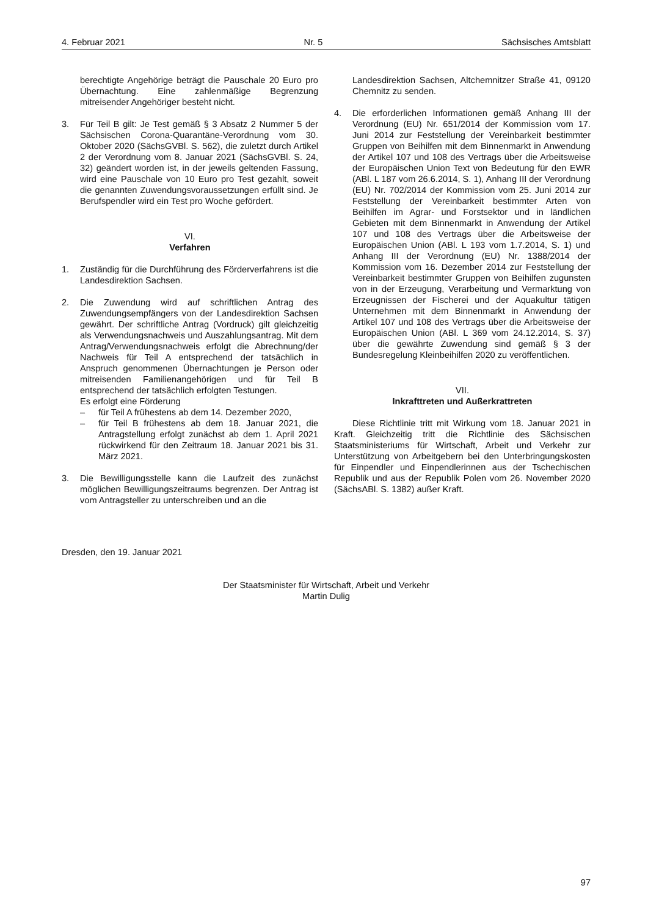4. Februar 2021 Nr. 5 Sächsisches Amtsblatt
berechtigte Angehörige beträgt die Pauschale 20 Euro pro Übernachtung. Eine zahlenmäßige Begrenzung mitreisender Angehöriger besteht nicht.
3. Für Teil B gilt: Je Test gemäß § 3 Absatz 2 Nummer 5 der Sächsischen Corona-Quarantäne-Verordnung vom 30. Oktober 2020 (SächsGVBl. S. 562), die zuletzt durch Artikel 2 der Verordnung vom 8. Januar 2021 (SächsGVBl. S. 24, 32) geändert worden ist, in der jeweils geltenden Fassung, wird eine Pauschale von 10 Euro pro Test gezahlt, soweit die genannten Zuwendungsvoraussetzungen erfüllt sind. Je Berufspendler wird ein Test pro Woche gefördert.
VI.
Verfahren
1. Zuständig für die Durchführung des Förderverfahrens ist die Landesdirektion Sachsen.
2. Die Zuwendung wird auf schriftlichen Antrag des Zuwendungsempfängers von der Landesdirektion Sachsen gewährt. Der schriftliche Antrag (Vordruck) gilt gleichzeitig als Verwendungsnachweis und Auszahlungsantrag. Mit dem Antrag/Verwendungsnachweis erfolgt die Abrechnung/der Nachweis für Teil A entsprechend der tatsächlich in Anspruch genommenen Übernachtungen je Person oder mitreisenden Familienangehörigen und für Teil B entsprechend der tatsächlich erfolgten Testungen.
Es erfolgt eine Förderung
– für Teil A frühestens ab dem 14. Dezember 2020,
– für Teil B frühestens ab dem 18. Januar 2021, die Antragstellung erfolgt zunächst ab dem 1. April 2021 rückwirkend für den Zeitraum 18. Januar 2021 bis 31. März 2021.
3. Die Bewilligungsstelle kann die Laufzeit des zunächst möglichen Bewilligungszeitraums begrenzen. Der Antrag ist vom Antragsteller zu unterschreiben und an die
Landesdirektion Sachsen, Altchemnitzer Straße 41, 09120 Chemnitz zu senden.
4. Die erforderlichen Informationen gemäß Anhang III der Verordnung (EU) Nr. 651/2014 der Kommission vom 17. Juni 2014 zur Feststellung der Vereinbarkeit bestimmter Gruppen von Beihilfen mit dem Binnenmarkt in Anwendung der Artikel 107 und 108 des Vertrags über die Arbeitsweise der Europäischen Union Text von Bedeutung für den EWR (ABl. L 187 vom 26.6.2014, S. 1), Anhang III der Verordnung (EU) Nr. 702/2014 der Kommission vom 25. Juni 2014 zur Feststellung der Vereinbarkeit bestimmter Arten von Beihilfen im Agrar- und Forstsektor und in ländlichen Gebieten mit dem Binnenmarkt in Anwendung der Artikel 107 und 108 des Vertrags über die Arbeitsweise der Europäischen Union (ABl. L 193 vom 1.7.2014, S. 1) und Anhang III der Verordnung (EU) Nr. 1388/2014 der Kommission vom 16. Dezember 2014 zur Feststellung der Vereinbarkeit bestimmter Gruppen von Beihilfen zugunsten von in der Erzeugung, Verarbeitung und Vermarktung von Erzeugnissen der Fischerei und der Aquakultur tätigen Unternehmen mit dem Binnenmarkt in Anwendung der Artikel 107 und 108 des Vertrags über die Arbeitsweise der Europäischen Union (ABl. L 369 vom 24.12.2014, S. 37) über die gewährte Zuwendung sind gemäß § 3 der Bundesregelung Kleinbeihilfen 2020 zu veröffentlichen.
VII.
Inkrafttreten und Außerkrattreten
Diese Richtlinie tritt mit Wirkung vom 18. Januar 2021 in Kraft. Gleichzeitig tritt die Richtlinie des Sächsischen Staatsministeriums für Wirtschaft, Arbeit und Verkehr zur Unterstützung von Arbeitgebern bei den Unterbringungskosten für Einpendler und Einpendlerinnen aus der Tschechischen Republik und aus der Republik Polen vom 26. November 2020 (SächsABl. S. 1382) außer Kraft.
Dresden, den 19. Januar 2021
Der Staatsminister für Wirtschaft, Arbeit und Verkehr
Martin Dulig
97